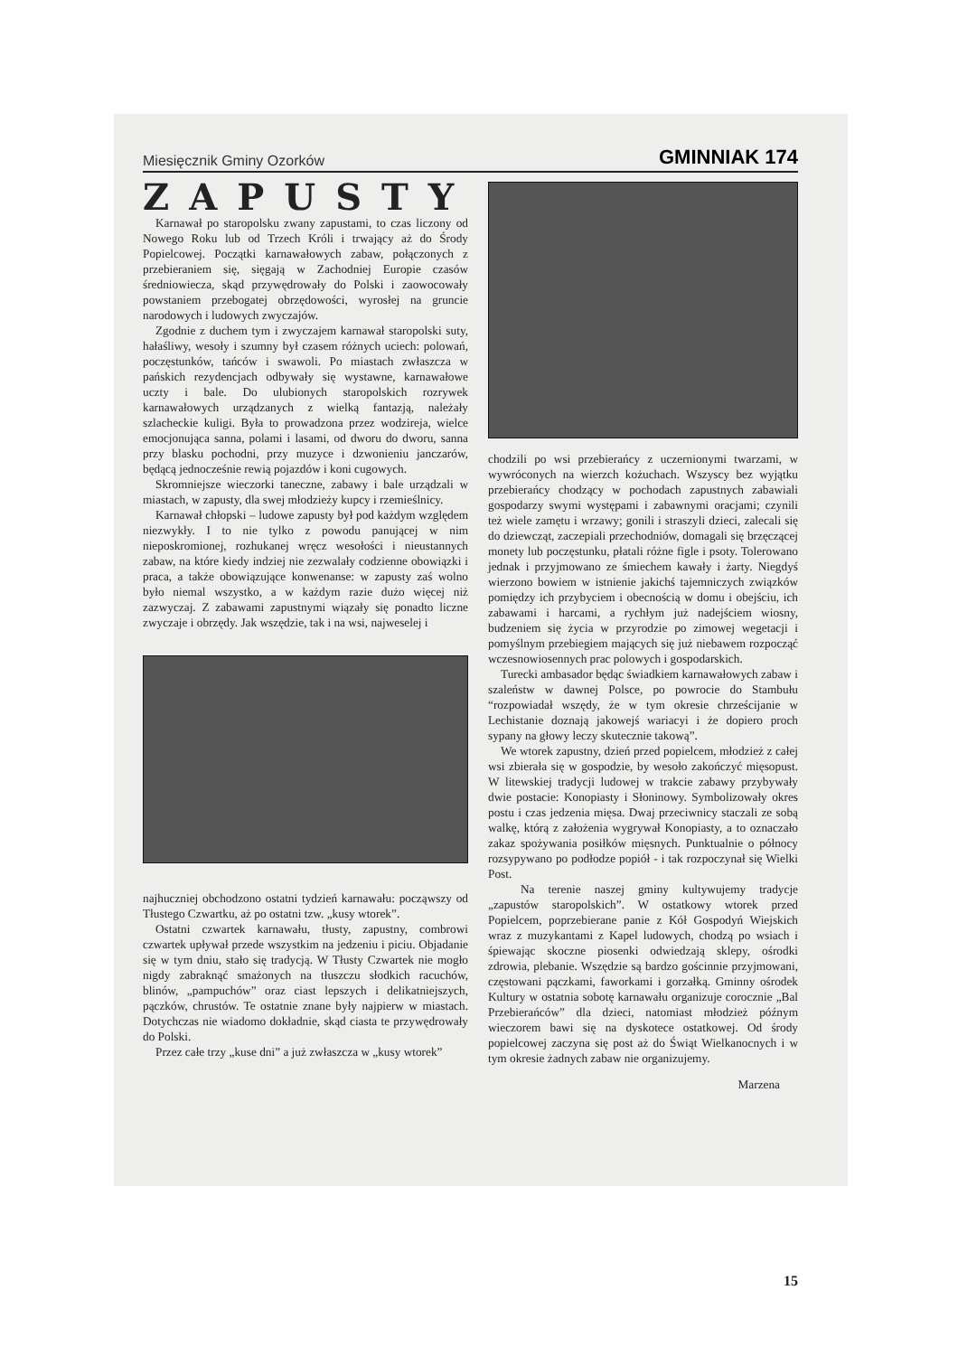Miesięcznik Gminy Ozorków GMINNIAK 174
ZAPUSTY
Karnawał po staropolsku zwany zapustami, to czas liczony od Nowego Roku lub od Trzech Króli i trwający aż do Środy Popielcowej. Początki karnawałowych zabaw, połączonych z przebieraniem się, sięgają w Zachodniej Europie czasów średniowiecza, skąd przywędrowały do Polski i zaowocowały powstaniem przebogatej obrzędowości, wyrosłej na gruncie narodowych i ludowych zwyczajów.
Zgodnie z duchem tym i zwyczajem karnawał staropolski suty, hałaśliwy, wesoły i szumny był czasem różnych uciech: polowań, poczęstunków, tańców i swawoli. Po miastach zwłaszcza w pańskich rezydencjach odbywały się wystawne, karnawałowe uczty i bale. Do ulubionych staropolskich rozrywek karnawałowych urządzanych z wielką fantazją, należały szlacheckie kuligi. Była to prowadzona przez wodzireja, wielce emocjonująca sanna, polami i lasami, od dworu do dworu, sanna przy blasku pochodni, przy muzyce i dzwonieniu janczarów, będącą jednocześnie rewią pojazdów i koni cugowych.
Skromniejsze wieczorki taneczne, zabawy i bale urządzali w miastach, w zapusty, dla swej młodzieży kupcy i rzemieślnicy.
Karnawał chłopski – ludowe zapusty był pod każdym względem niezwykły. I to nie tylko z powodu panującej w nim nieposkromionej, rozhukanej wręcz wesołości i nieustannych zabaw, na które kiedy indziej nie zezwalały codzienne obowiązki i praca, a także obowiązujące konwenanse: w zapusty zaś wolno było niemal wszystko, a w każdym razie dużo więcej niż zazwyczaj. Z zabawami zapustnymi wiązały się ponadto liczne zwyczaje i obrzędy. Jak wszędzie, tak i na wsi, najweselej i
najhuczniej obchodzono ostatni tydzień karnawału: począwszy od Tłustego Czwartku, aż po ostatni tzw. „kusy wtorek”.
Ostatni czwartek karnawału, tłusty, zapustny, combrowi czwartek upływał przede wszystkim na jedzeniu i piciu. Objadanie się w tym dniu, stało się tradycją. W Tłusty Czwartek nie mogło nigdy zabraknąć smażonych na tłuszczu słodkich racuchów, blinów, „pampuchów” oraz ciast lepszych i delikatniejszych, pączków, chrustów. Te ostatnie znane były najpierw w miastach. Dotychczas nie wiadomo dokładnie, skąd ciasta te przywędrowały do Polski.
Przez całe trzy „kuse dni” a już zwłaszcza w „kusy wtorek”
chodzili po wsi przebierańcy z uczernionymi twarzami, w wywróconych na wierzch kożuchach. Wszyscy bez wyjątku przebierańcy chodzący w pochodach zapustnych zabawiali gospodarzy swymi występami i zabawnymi oracjami; czynili też wiele zamętu i wrzawy; gonili i straszyli dzieci, zalecali się do dziewcząt, zaczepiali przechodniów, domagali się brzęczącej monety lub poczęstunku, płatali różne figle i psoty. Tolerowano jednak i przyjmowano ze śmiechem kawały i żarty. Niegdyś wierzono bowiem w istnienie jakichś tajemniczych związków pomiędzy ich przybyciem i obecnością w domu i obejściu, ich zabawami i harcami, a rychłym już nadejściem wiosny, budzeniem się życia w przyrodzie po zimowej wegetacji i pomyślnym przebiegiem mających się już niebawem rozpocząć wczesnowiosennych prac polowych i gospodarskich.
Turecki ambasador będąc świadkiem karnawałowych zabaw i szaleństw w dawnej Polsce, po powrocie do Stambułu “rozpowiadał wszędy, że w tym okresie chrześcijanie w Lechistanie doznają jakowejś wariacyi i że dopiero proch sypany na głowy leczy skutecznie takową”.
We wtorek zapustny, dzień przed popielcem, młodzież z całej wsi zbierała się w gospodzie, by wesoło zakończyć mięsopust. W litewskiej tradycji ludowej w trakcie zabawy przybywały dwie postacie: Konopiasty i Słoninowy. Symbolizowały okres postu i czas jedzenia mięsa. Dwaj przeciwnicy staczali ze sobą walkę, którą z założenia wygrywał Konopiasty, a to oznaczało zakaz spożywania posiłków mięsnych. Punktualnie o północy rozsypywano po podłodze popiół - i tak rozpoczynał się Wielki Post.
Na terenie naszej gminy kultywujemy tradycje „zapustów staropolskich”. W ostatkowy wtorek przed Popielcem, poprzebierane panie z Kół Gospodyń Wiejskich wraz z muzykantami z Kapel ludowych, chodzą po wsiach i śpiewając skoczne piosenki odwiedzają sklepy, ośrodki zdrowia, plebanie. Wszędzie są bardzo gościnnie przyjmowani, częstowani pączkami, faworkami i gorzałką. Gminny ośrodek Kultury w ostatnia sobotę karnawału organizuje corocznie „Bal Przebierańców” dla dzieci, natomiast młodzież późnym wieczorem bawi się na dyskotece ostatkowej. Od środy popielcowej zaczyna się post aż do Świąt Wielkanocnych i w tym okresie żadnych zabaw nie organizujemy.
Marzena
15